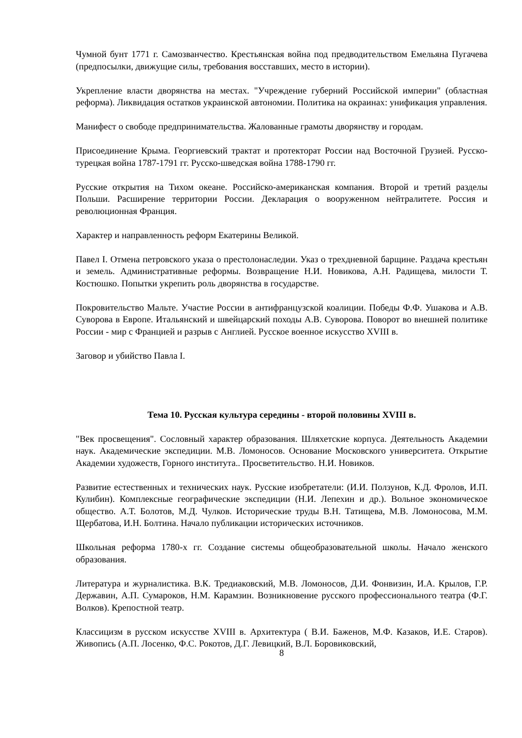Чумной бунт 1771 г. Самозванчество. Крестьянская война под предводительством Емельяна Пугачева (предпосылки, движущие силы, требования восставших, место в истории).
Укрепление власти дворянства на местах. "Учреждение губерний Российской империи" (областная реформа). Ликвидация остатков украинской автономии. Политика на окраинах: унификация управления.
Манифест о свободе предпринимательства. Жалованные грамоты дворянству и городам.
Присоединение Крыма. Георгиевский трактат и протекторат России над Восточной Грузией. Русско-турецкая война 1787-1791 гг. Русско-шведская война 1788-1790 гг.
Русские открытия на Тихом океане. Российско-американская компания. Второй и третий разделы Польши. Расширение территории России. Декларация о вооруженном нейтралитете. Россия и революционная Франция.
Характер и направленность реформ Екатерины Великой.
Павел I. Отмена петровского указа о престолонаследии. Указ о трехдневной барщине. Раздача крестьян и земель. Административные реформы. Возвращение Н.И. Новикова, А.Н. Радищева, милости Т. Костюшко. Попытки укрепить роль дворянства в государстве.
Покровительство Мальте. Участие России в антифранцузской коалиции. Победы Ф.Ф. Ушакова и А.В. Суворова в Европе. Итальянский и швейцарский походы А.В. Суворова. Поворот во внешней политике России - мир с Францией и разрыв с Англией. Русское военное искусство XVIII в.
Заговор и убийство Павла I.
Тема 10. Русская культура середины - второй половины XVIII в.
"Век просвещения". Сословный характер образования. Шляхетские корпуса. Деятельность Академии наук. Академические экспедиции. М.В. Ломоносов. Основание Московского университета. Открытие Академии художеств, Горного института.. Просветительство. Н.И. Новиков.
Развитие естественных и технических наук. Русские изобретатели: (И.И. Ползунов, К.Д. Фролов, И.П. Кулибин). Комплексные географические экспедиции (Н.И. Лепехин и др.). Вольное экономическое общество. А.Т. Болотов, М.Д. Чулков. Исторические труды В.Н. Татищева, М.В. Ломоносова, М.М. Щербатова, И.Н. Болтина. Начало публикации исторических источников.
Школьная реформа 1780-х гг. Создание системы общеобразовательной школы. Начало женского образования.
Литература и журналистика. В.К. Тредиаковский, М.В. Ломоносов, Д.И. Фонвизин, И.А. Крылов, Г.Р. Державин, А.П. Сумароков, Н.М. Карамзин. Возникновение русского профессионального театра (Ф.Г. Волков). Крепостной театр.
Классицизм в русском искусстве XVIII в. Архитектура ( В.И. Баженов, М.Ф. Казаков, И.Е. Старов). Живопись (А.П. Лосенко, Ф.С. Рокотов, Д.Г. Левицкий, В.Л. Боровиковский,
8